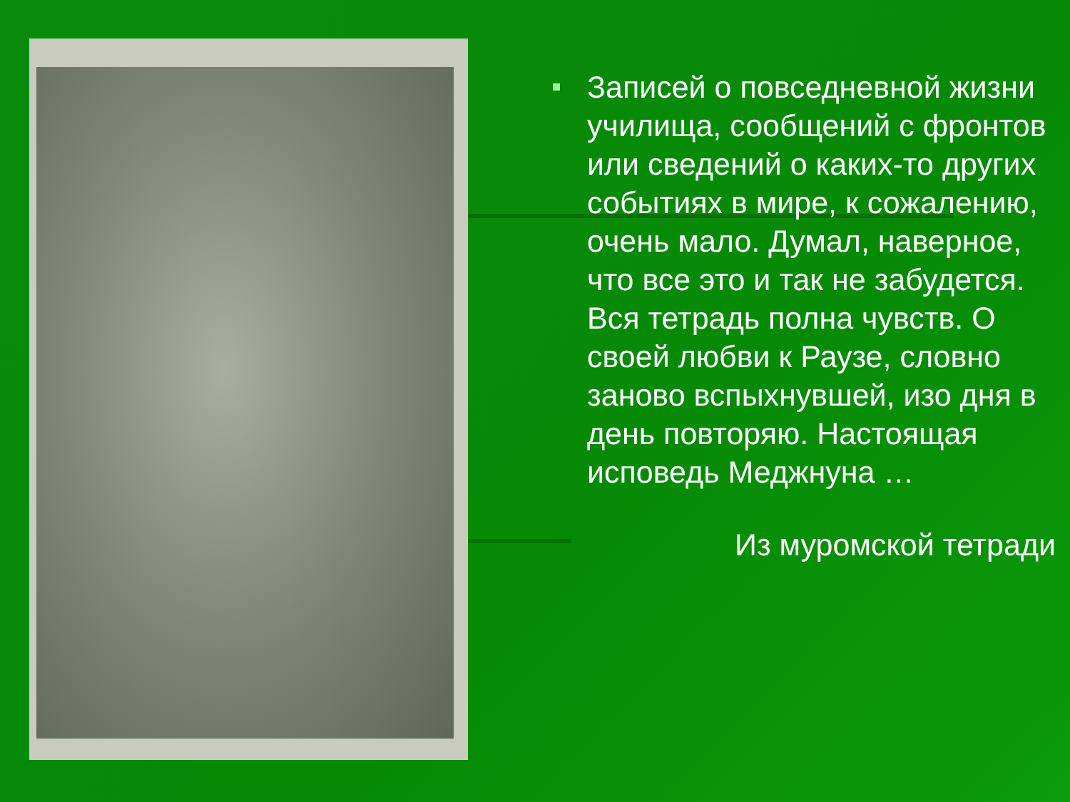Записей о повседневной жизни училища, сообщений с фронтов или сведений о каких-то других событиях в мире, к сожалению, очень мало. Думал, наверное, что все это и так не забудется. Вся тетрадь полна чувств. О своей любви к Раузе, словно заново вспыхнувшей, изо дня в день повторяю. Настоящая исповедь Меджнуна …
Из муромской тетради